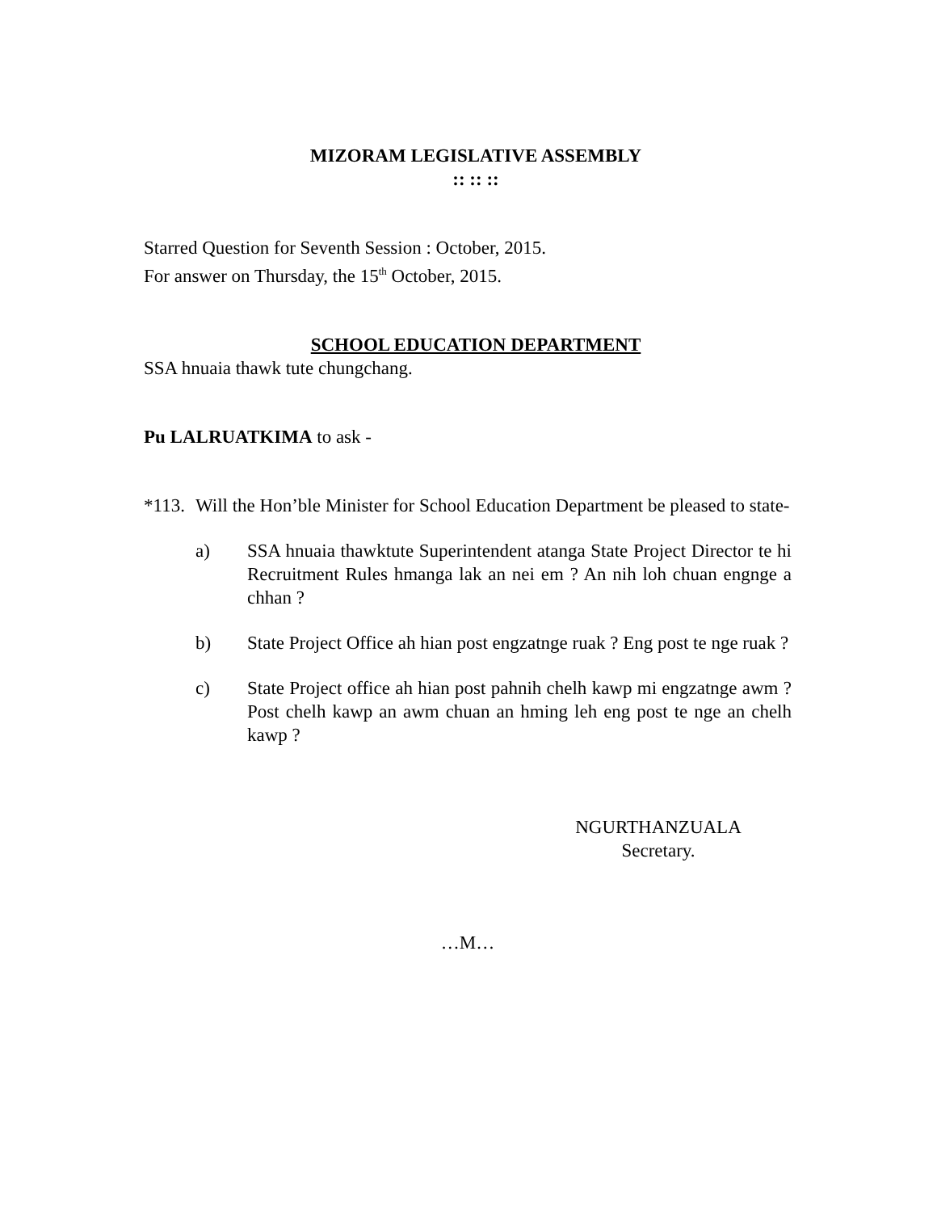MIZORAM LEGISLATIVE ASSEMBLY
:: :: ::
Starred Question for Seventh Session : October, 2015.
For answer on Thursday, the 15<sup>th</sup> October, 2015.
SCHOOL EDUCATION DEPARTMENT
SSA hnuaia thawk tute chungchang.
Pu LALRUATKIMA to ask -
*113. Will the Hon’ble Minister for School Education Department be pleased to state-
a) SSA hnuaia thawktute Superintendent atanga State Project Director te hi Recruitment Rules hmanga lak an nei em ? An nih loh chuan engnge a chhan ?
b) State Project Office ah hian post engzatnge ruak ? Eng post te nge ruak ?
c) State Project office ah hian post pahnih chelh kawp mi engzatnge awm ? Post chelh kawp an awm chuan an hming leh eng post te nge an chelh kawp ?
NGURTHANZUALA
Secretary.
…M…